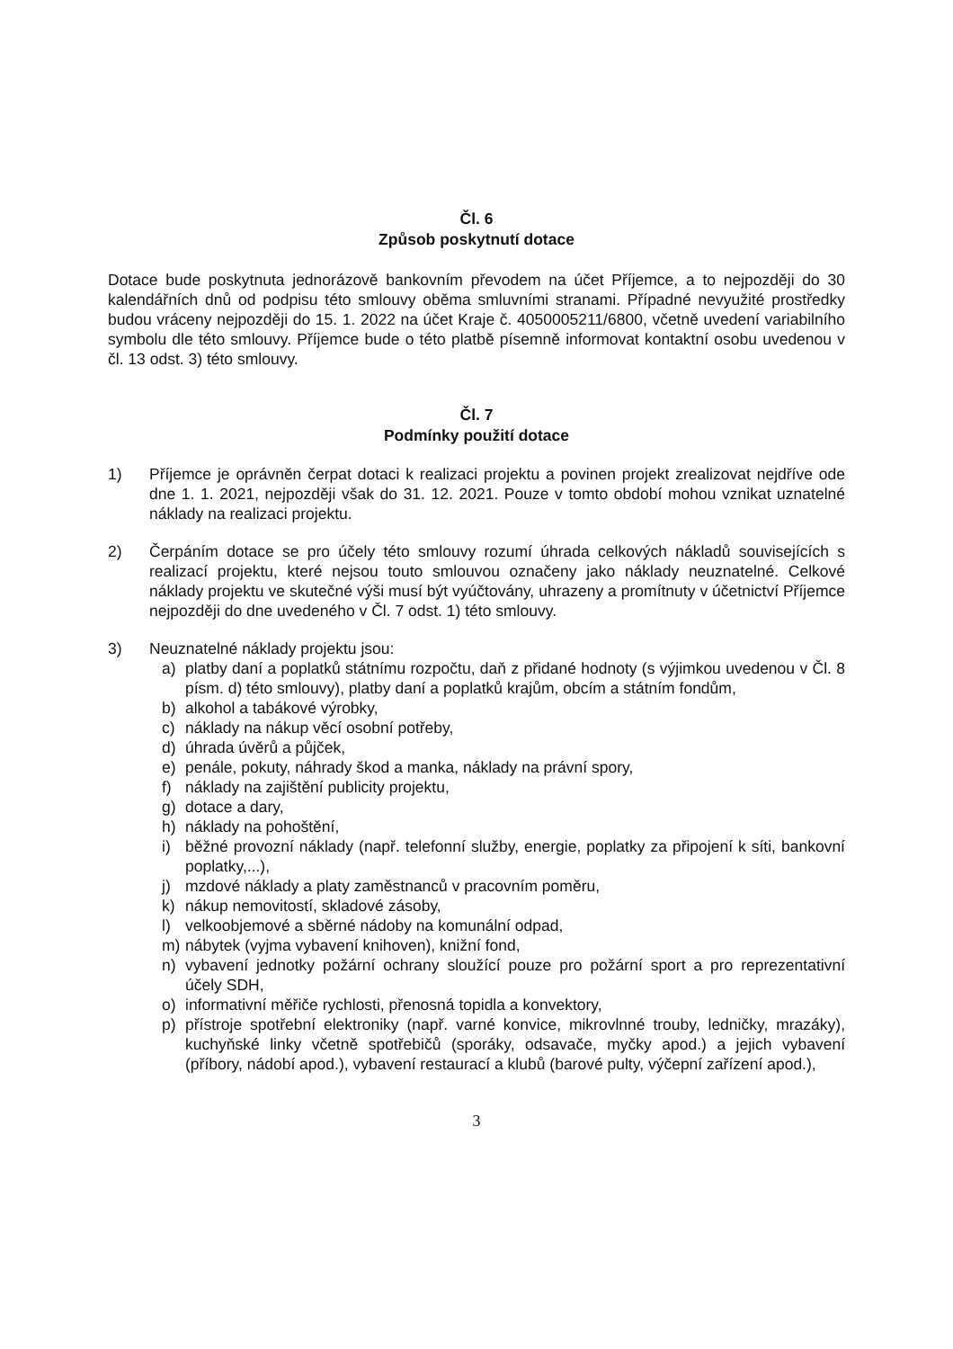Čl. 6
Způsob poskytnutí dotace
Dotace bude poskytnuta jednorázově bankovním převodem na účet Příjemce, a to nejpozději do 30 kalendářních dnů od podpisu této smlouvy oběma smluvními stranami. Případné nevyužité prostředky budou vráceny nejpozději do 15. 1. 2022 na účet Kraje č. 4050005211/6800, včetně uvedení variabilního symbolu dle této smlouvy. Příjemce bude o této platbě písemně informovat kontaktní osobu uvedenou v čl. 13 odst. 3) této smlouvy.
Čl. 7
Podmínky použití dotace
1) Příjemce je oprávněn čerpat dotaci k realizaci projektu a povinen projekt zrealizovat nejdříve ode dne 1. 1. 2021, nejpozději však do 31. 12. 2021. Pouze v tomto období mohou vznikat uznatelné náklady na realizaci projektu.
2) Čerpáním dotace se pro účely této smlouvy rozumí úhrada celkových nákladů souvisejících s realizací projektu, které nejsou touto smlouvou označeny jako náklady neuznatelné. Celkové náklady projektu ve skutečné výši musí být vyúčtovány, uhrazeny a promítnuty v účetnictví Příjemce nejpozději do dne uvedeného v Čl. 7 odst. 1) této smlouvy.
3) Neuznatelné náklady projektu jsou:
a) platby daní a poplatků státnímu rozpočtu, daň z přidané hodnoty (s výjimkou uvedenou v Čl. 8 písm. d) této smlouvy), platby daní a poplatků krajům, obcím a státním fondům,
b) alkohol a tabákové výrobky,
c) náklady na nákup věcí osobní potřeby,
d) úhrada úvěrů a půjček,
e) penále, pokuty, náhrady škod a manka, náklady na právní spory,
f) náklady na zajištění publicity projektu,
g) dotace a dary,
h) náklady na pohoštění,
i) běžné provozní náklady (např. telefonní služby, energie, poplatky za připojení k síti, bankovní poplatky,...),
j) mzdové náklady a platy zaměstnanců v pracovním poměru,
k) nákup nemovitostí, skladové zásoby,
l) velkoobjemové a sběrné nádoby na komunální odpad,
m) nábytek (vyjma vybavení knihoven), knižní fond,
n) vybavení jednotky požární ochrany sloužící pouze pro požární sport a pro reprezentativní účely SDH,
o) informativní měřiče rychlosti, přenosná topidla a konvektory,
p) přístroje spotřební elektroniky (např. varné konvice, mikrovlnné trouby, ledničky, mrazáky), kuchyňské linky včetně spotřebičů (sporáky, odsavače, myčky apod.) a jejich vybavení (příbory, nádobí apod.), vybavení restaurací a klubů (barové pulty, výčepní zařízení apod.),
3